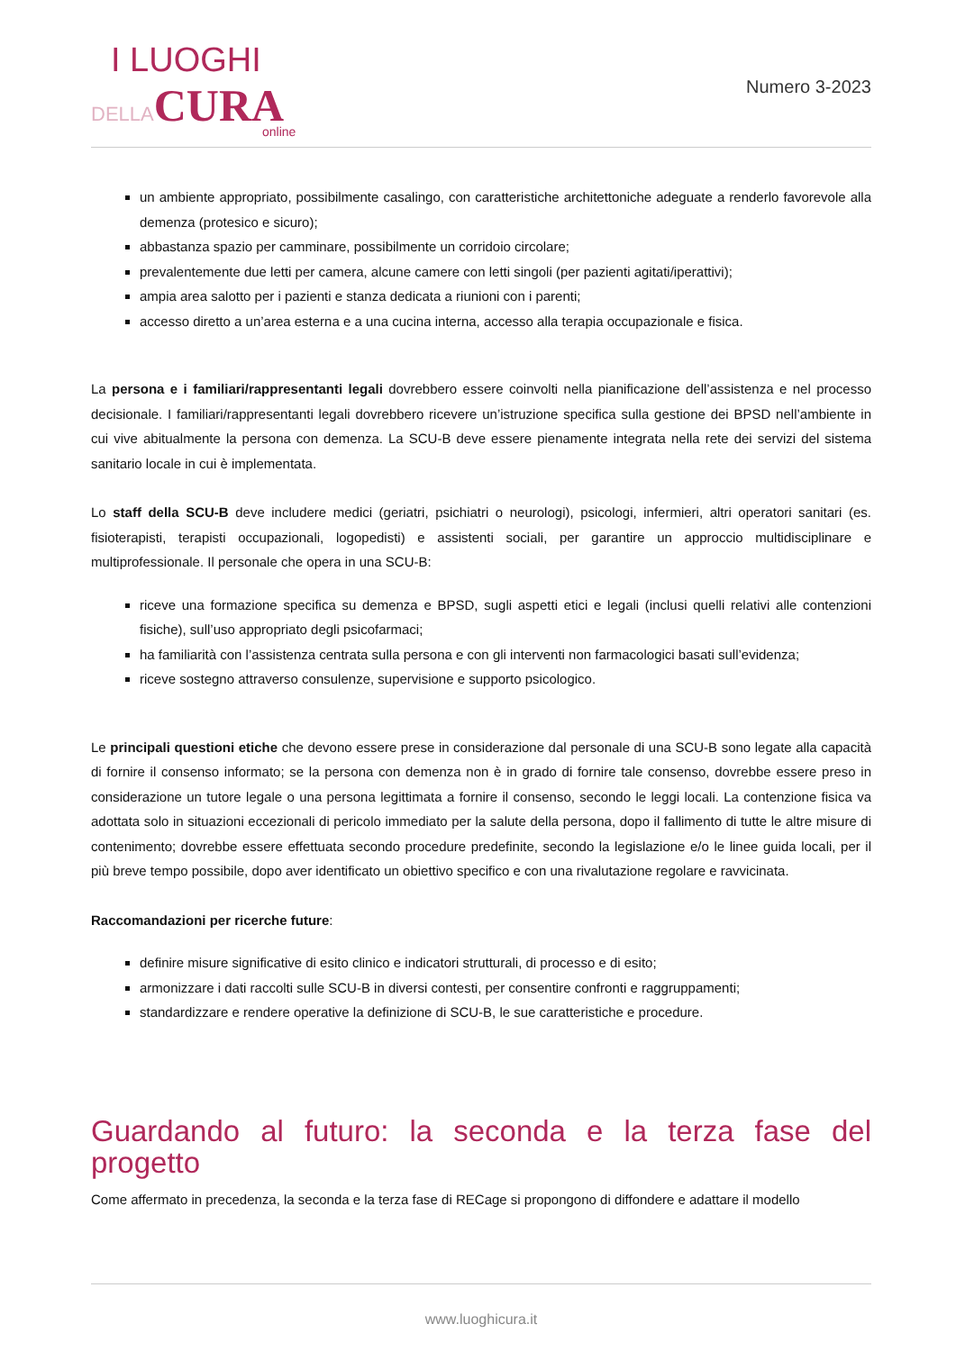I LUOGHI
DELLA CURA
online
Numero 3-2023
un ambiente appropriato, possibilmente casalingo, con caratteristiche architettoniche adeguate a renderlo favorevole alla demenza (protesico e sicuro);
abbastanza spazio per camminare, possibilmente un corridoio circolare;
prevalentemente due letti per camera, alcune camere con letti singoli (per pazienti agitati/iperattivi);
ampia area salotto per i pazienti e stanza dedicata a riunioni con i parenti;
accesso diretto a un’area esterna e a una cucina interna, accesso alla terapia occupazionale e fisica.
La persona e i familiari/rappresentanti legali dovrebbero essere coinvolti nella pianificazione dell’assistenza e nel processo decisionale. I familiari/rappresentanti legali dovrebbero ricevere un’istruzione specifica sulla gestione dei BPSD nell’ambiente in cui vive abitualmente la persona con demenza. La SCU-B deve essere pienamente integrata nella rete dei servizi del sistema sanitario locale in cui è implementata.
Lo staff della SCU-B deve includere medici (geriatri, psichiatri o neurologi), psicologi, infermieri, altri operatori sanitari (es. fisioterapisti, terapisti occupazionali, logopedisti) e assistenti sociali, per garantire un approccio multidisciplinare e multiprofessionale. Il personale che opera in una SCU-B:
riceve una formazione specifica su demenza e BPSD, sugli aspetti etici e legali (inclusi quelli relativi alle contenzioni fisiche), sull’uso appropriato degli psicofarmaci;
ha familiarità con l’assistenza centrata sulla persona e con gli interventi non farmacologici basati sull’evidenza;
riceve sostegno attraverso consulenze, supervisione e supporto psicologico.
Le principali questioni etiche che devono essere prese in considerazione dal personale di una SCU-B sono legate alla capacità di fornire il consenso informato; se la persona con demenza non è in grado di fornire tale consenso, dovrebbe essere preso in considerazione un tutore legale o una persona legittimata a fornire il consenso, secondo le leggi locali. La contenzione fisica va adottata solo in situazioni eccezionali di pericolo immediato per la salute della persona, dopo il fallimento di tutte le altre misure di contenimento; dovrebbe essere effettuata secondo procedure predefinite, secondo la legislazione e/o le linee guida locali, per il più breve tempo possibile, dopo aver identificato un obiettivo specifico e con una rivalutazione regolare e ravvicinata.
Raccomandazioni per ricerche future:
definire misure significative di esito clinico e indicatori strutturali, di processo e di esito;
armonizzare i dati raccolti sulle SCU-B in diversi contesti, per consentire confronti e raggruppamenti;
standardizzare e rendere operative la definizione di SCU-B, le sue caratteristiche e procedure.
Guardando al futuro: la seconda e la terza fase del progetto
Come affermato in precedenza, la seconda e la terza fase di RECage si propongono di diffondere e adattare il modello
www.luoghicura.it